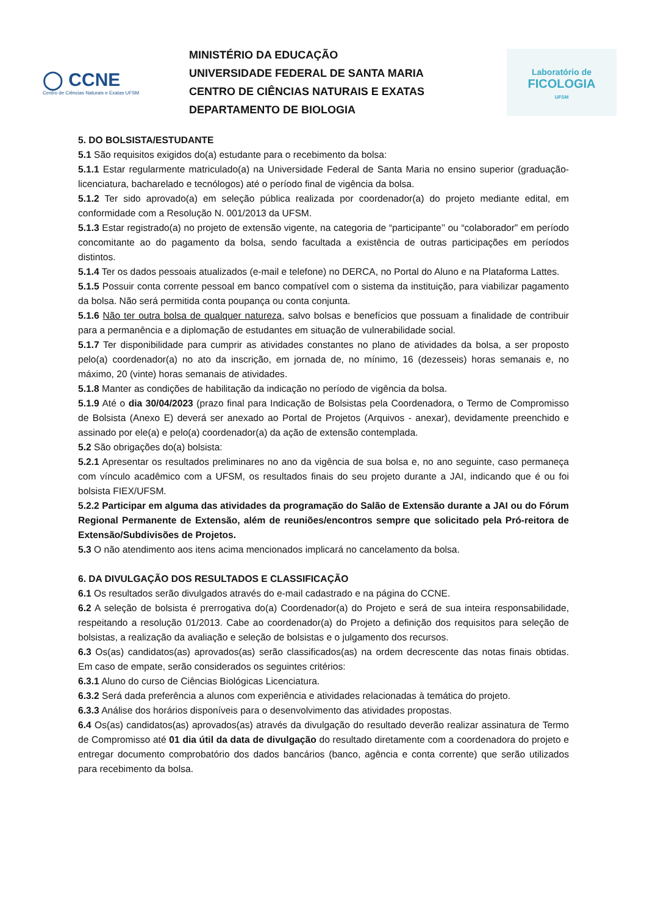◯ CCNE
Centro de Ciências Naturais e Exatas UFSM
MINISTÉRIO DA EDUCAÇÃO
UNIVERSIDADE FEDERAL DE SANTA MARIA
CENTRO DE CIÊNCIAS NATURAIS E EXATAS
DEPARTAMENTO DE BIOLOGIA
Laboratório de
FICOLOGIA
UFSM
5. DO BOLSISTA/ESTUDANTE
5.1 São requisitos exigidos do(a) estudante para o recebimento da bolsa:
5.1.1 Estar regularmente matriculado(a) na Universidade Federal de Santa Maria no ensino superior (graduação- licenciatura, bacharelado e tecnólogos) até o período final de vigência da bolsa.
5.1.2 Ter sido aprovado(a) em seleção pública realizada por coordenador(a) do projeto mediante edital, em conformidade com a Resolução N. 001/2013 da UFSM.
5.1.3 Estar registrado(a) no projeto de extensão vigente, na categoria de “participante’’ ou “colaborador” em período concomitante ao do pagamento da bolsa, sendo facultada a existência de outras participações em períodos distintos.
5.1.4 Ter os dados pessoais atualizados (e-mail e telefone) no DERCA, no Portal do Aluno e na Plataforma Lattes.
5.1.5 Possuir conta corrente pessoal em banco compatível com o sistema da instituição, para viabilizar pagamento da bolsa. Não será permitida conta poupança ou conta conjunta.
5.1.6 Não ter outra bolsa de qualquer natureza, salvo bolsas e benefícios que possuam a finalidade de contribuir para a permanência e a diplomação de estudantes em situação de vulnerabilidade social.
5.1.7 Ter disponibilidade para cumprir as atividades constantes no plano de atividades da bolsa, a ser proposto pelo(a) coordenador(a) no ato da inscrição, em jornada de, no mínimo, 16 (dezesseis) horas semanais e, no máximo, 20 (vinte) horas semanais de atividades.
5.1.8 Manter as condições de habilitação da indicação no período de vigência da bolsa.
5.1.9 Até o dia 30/04/2023 (prazo final para Indicação de Bolsistas pela Coordenadora, o Termo de Compromisso de Bolsista (Anexo E) deverá ser anexado ao Portal de Projetos (Arquivos - anexar), devidamente preenchido e assinado por ele(a) e pelo(a) coordenador(a) da ação de extensão contemplada.
5.2 São obrigações do(a) bolsista:
5.2.1 Apresentar os resultados preliminares no ano da vigência de sua bolsa e, no ano seguinte, caso permaneça com vínculo acadêmico com a UFSM, os resultados finais do seu projeto durante a JAI, indicando que é ou foi bolsista FIEX/UFSM.
5.2.2 Participar em alguma das atividades da programação do Salão de Extensão durante a JAI ou do Fórum Regional Permanente de Extensão, além de reuniões/encontros sempre que solicitado pela Pró-reitora de Extensão/Subdivisões de Projetos.
5.3 O não atendimento aos itens acima mencionados implicará no cancelamento da bolsa.
6. DA DIVULGAÇÃO DOS RESULTADOS E CLASSIFICAÇÃO
6.1 Os resultados serão divulgados através do e-mail cadastrado e na página do CCNE.
6.2 A seleção de bolsista é prerrogativa do(a) Coordenador(a) do Projeto e será de sua inteira responsabilidade, respeitando a resolução 01/2013. Cabe ao coordenador(a) do Projeto a definição dos requisitos para seleção de bolsistas, a realização da avaliação e seleção de bolsistas e o julgamento dos recursos.
6.3 Os(as) candidatos(as) aprovados(as) serão classificados(as) na ordem decrescente das notas finais obtidas. Em caso de empate, serão considerados os seguintes critérios:
6.3.1 Aluno do curso de Ciências Biológicas Licenciatura.
6.3.2 Será dada preferência a alunos com experiência e atividades relacionadas à temática do projeto.
6.3.3 Análise dos horários disponíveis para o desenvolvimento das atividades propostas.
6.4 Os(as) candidatos(as) aprovados(as) através da divulgação do resultado deverão realizar assinatura de Termo de Compromisso até 01 dia útil da data de divulgação do resultado diretamente com a coordenadora do projeto e entregar documento comprobatório dos dados bancários (banco, agência e conta corrente) que serão utilizados para recebimento da bolsa.